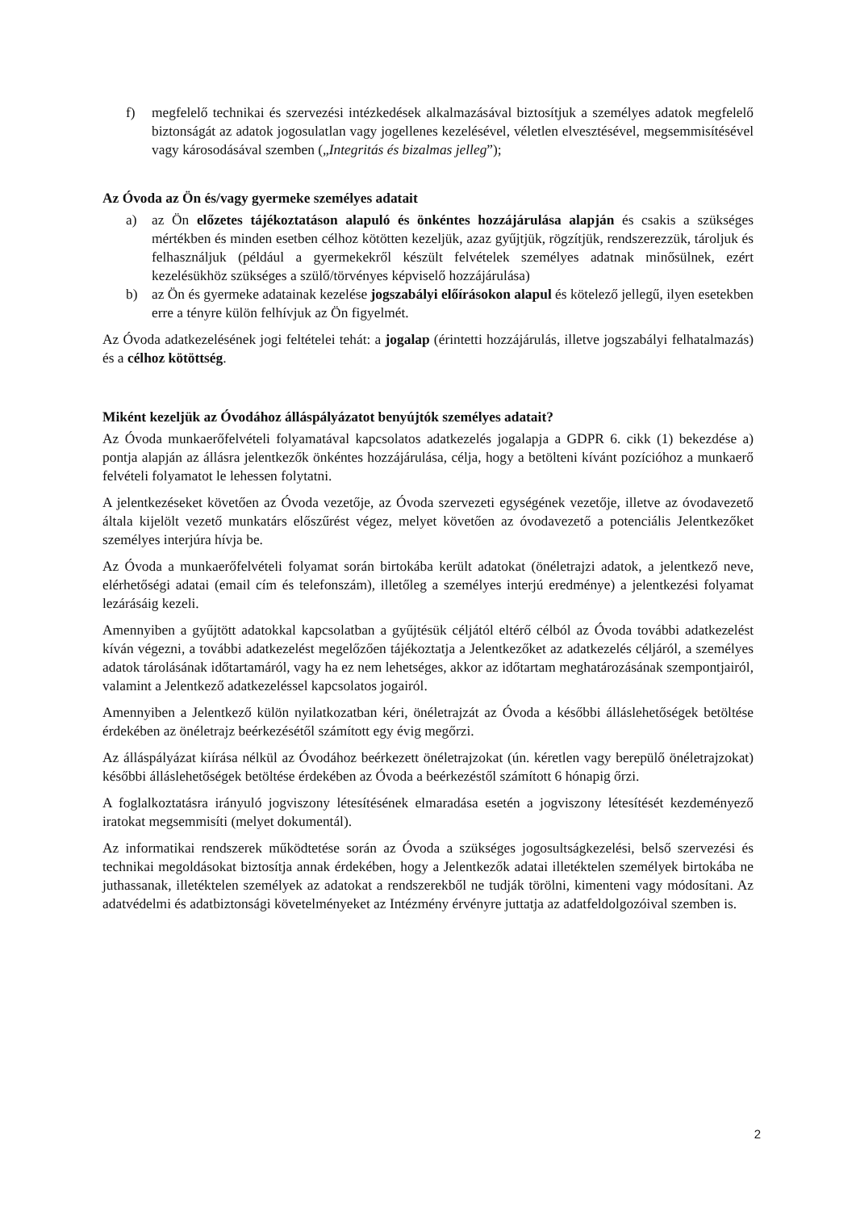f) megfelelő technikai és szervezési intézkedések alkalmazásával biztosítjuk a személyes adatok megfelelő biztonságát az adatok jogosulatlan vagy jogellenes kezelésével, véletlen elvesztésével, megsemmisítésével vagy károsodásával szemben („Integritás és bizalmas jelleg”);
Az Óvoda az Ön és/vagy gyermeke személyes adatait
a) az Ön előzetes tájékoztatáson alapuló és önkéntes hozzájárulása alapján és csakis a szükséges mértékben és minden esetben célhoz kötötten kezeljük, azaz gyűjtjük, rögzítjük, rendszerezzük, tároljuk és felhasználjuk (például a gyermekekről készült felvételek személyes adatnak minősülnek, ezért kezelésükhöz szükséges a szülő/törvényes képviselő hozzájárulása)
b) az Ön és gyermeke adatainak kezelése jogszabályi előírásokon alapul és kötelező jellegű, ilyen esetekben erre a tényre külön felhívjuk az Ön figyelmét.
Az Óvoda adatkezelésének jogi feltételei tehát: a jogalap (érintetti hozzájárulás, illetve jogszabályi felhatalmazás) és a célhoz kötöttség.
Miként kezeljük az Óvodához álláspályázatot benyújtók személyes adatait?
Az Óvoda munkaerőfelvételi folyamatával kapcsolatos adatkezelés jogalapja a GDPR 6. cikk (1) bekezdése a) pontja alapján az állásra jelentkezők önkéntes hozzájárulása, célja, hogy a betölteni kívánt pozícióhoz a munkaerő felvételi folyamatot le lehessen folytatni.
A jelentkezéseket követően az Óvoda vezetője, az Óvoda szervezeti egységének vezetője, illetve az óvodavezető általa kijelölt vezető munkatárs előszűrést végez, melyet követően az óvodavezető a potenciális Jelentkezőket személyes interjúra hívja be.
Az Óvoda a munkaerőfelvételi folyamat során birtokába került adatokat (önéletrajzi adatok, a jelentkező neve, elérhetőségi adatai (email cím és telefonszám), illetőleg a személyes interjú eredménye) a jelentkezési folyamat lezárásáig kezeli.
Amennyiben a gyűjtött adatokkal kapcsolatban a gyűjtésük céljától eltérő célból az Óvoda további adatkezelést kíván végezni, a további adatkezelést megelőzően tájékoztatja a Jelentkezőket az adatkezelés céljáról, a személyes adatok tárolásának időtartamáról, vagy ha ez nem lehetséges, akkor az időtartam meghatározásának szempontjairól, valamint a Jelentkező adatkezeléssel kapcsolatos jogairól.
Amennyiben a Jelentkező külön nyilatkozatban kéri, önéletrajzát az Óvoda a későbbi álláslehetőségek betöltése érdekében az önéletrajz beérkezésétől számított egy évig megőrzi.
Az álláspályázat kiírása nélkül az Óvodához beérkezett önéletrajzokat (ún. kéretlen vagy berepülő önéletrajzokat) későbbi álláslehetőségek betöltése érdekében az Óvoda a beérkezéstől számított 6 hónapig őrzi.
A foglalkoztatásra irányuló jogviszony létesítésének elmaradása esetén a jogviszony létesítését kezdeményező iratokat megsemmisíti (melyet dokumentál).
Az informatikai rendszerek működtetése során az Óvoda a szükséges jogosultságkezelési, belső szervezési és technikai megoldásokat biztosítja annak érdekében, hogy a Jelentkezők adatai illetéktelen személyek birtokába ne juthassanak, illetéktelen személyek az adatokat a rendszerekből ne tudják törölni, kimenteni vagy módosítani. Az adatvédelmi és adatbiztonsági követelményeket az Intézmény érvényre juttatja az adatfeldolgozóival szemben is.
2